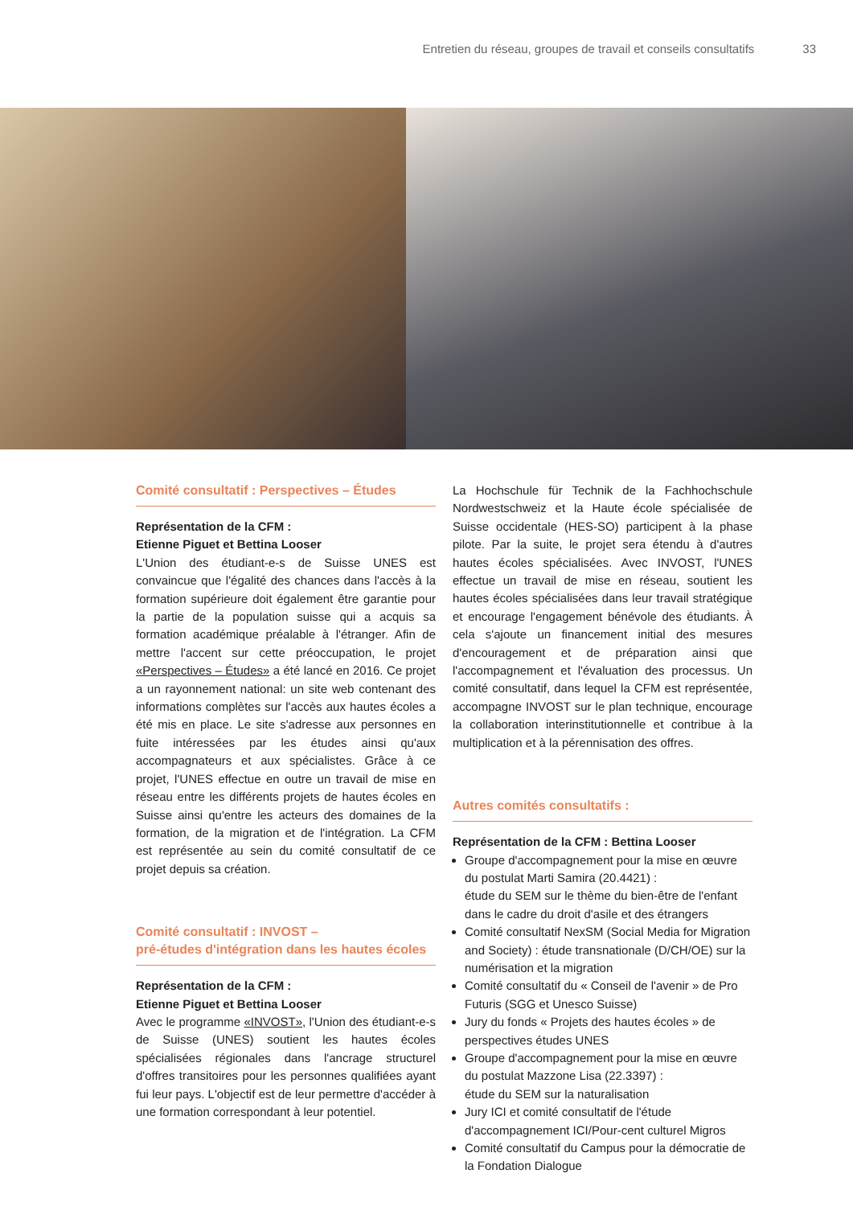Entretien du réseau, groupes de travail et conseils consultatifs 33
Comité consultatif : Perspectives – Études
Représentation de la CFM :
Etienne Piguet et Bettina Looser
L'Union des étudiant-e-s de Suisse UNES est convaincue que l'égalité des chances dans l'accès à la formation supérieure doit également être garantie pour la partie de la population suisse qui a acquis sa formation académique préalable à l'étranger. Afin de mettre l'accent sur cette préoccupation, le projet «Perspectives – Études» a été lancé en 2016. Ce projet a un rayonnement national: un site web contenant des informations complètes sur l'accès aux hautes écoles a été mis en place. Le site s'adresse aux personnes en fuite intéressées par les études ainsi qu'aux accompagnateurs et aux spécialistes. Grâce à ce projet, l'UNES effectue en outre un travail de mise en réseau entre les différents projets de hautes écoles en Suisse ainsi qu'entre les acteurs des domaines de la formation, de la migration et de l'intégration. La CFM est représentée au sein du comité consultatif de ce projet depuis sa création.
Comité consultatif : INVOST –
pré-études d'intégration dans les hautes écoles
Représentation de la CFM :
Etienne Piguet et Bettina Looser
Avec le programme «INVOST», l'Union des étudiant-e-s de Suisse (UNES) soutient les hautes écoles spécialisées régionales dans l'ancrage structurel d'offres transitoires pour les personnes qualifiées ayant fui leur pays. L'objectif est de leur permettre d'accéder à une formation correspondant à leur potentiel.
La Hochschule für Technik de la Fachhochschule Nordwestschweiz et la Haute école spécialisée de Suisse occidentale (HES-SO) participent à la phase pilote. Par la suite, le projet sera étendu à d'autres hautes écoles spécialisées. Avec INVOST, l'UNES effectue un travail de mise en réseau, soutient les hautes écoles spécialisées dans leur travail stratégique et encourage l'engagement bénévole des étudiants. À cela s'ajoute un financement initial des mesures d'encouragement et de préparation ainsi que l'accompagnement et l'évaluation des processus. Un comité consultatif, dans lequel la CFM est représentée, accompagne INVOST sur le plan technique, encourage la collaboration interinstitutionnelle et contribue à la multiplication et à la pérennisation des offres.
Autres comités consultatifs :
Représentation de la CFM : Bettina Looser
Groupe d'accompagnement pour la mise en œuvre du postulat Marti Samira (20.4421) :
étude du SEM sur le thème du bien-être de l'enfant dans le cadre du droit d'asile et des étrangers
Comité consultatif NexSM (Social Media for Migration and Society) : étude transnationale (D/CH/OE) sur la numérisation et la migration
Comité consultatif du « Conseil de l'avenir » de Pro Futuris (SGG et Unesco Suisse)
Jury du fonds « Projets des hautes écoles » de perspectives études UNES
Groupe d'accompagnement pour la mise en œuvre du postulat Mazzone Lisa (22.3397) :
étude du SEM sur la naturalisation
Jury ICI et comité consultatif de l'étude d'accompagnement ICI/Pour-cent culturel Migros
Comité consultatif du Campus pour la démocratie de la Fondation Dialogue